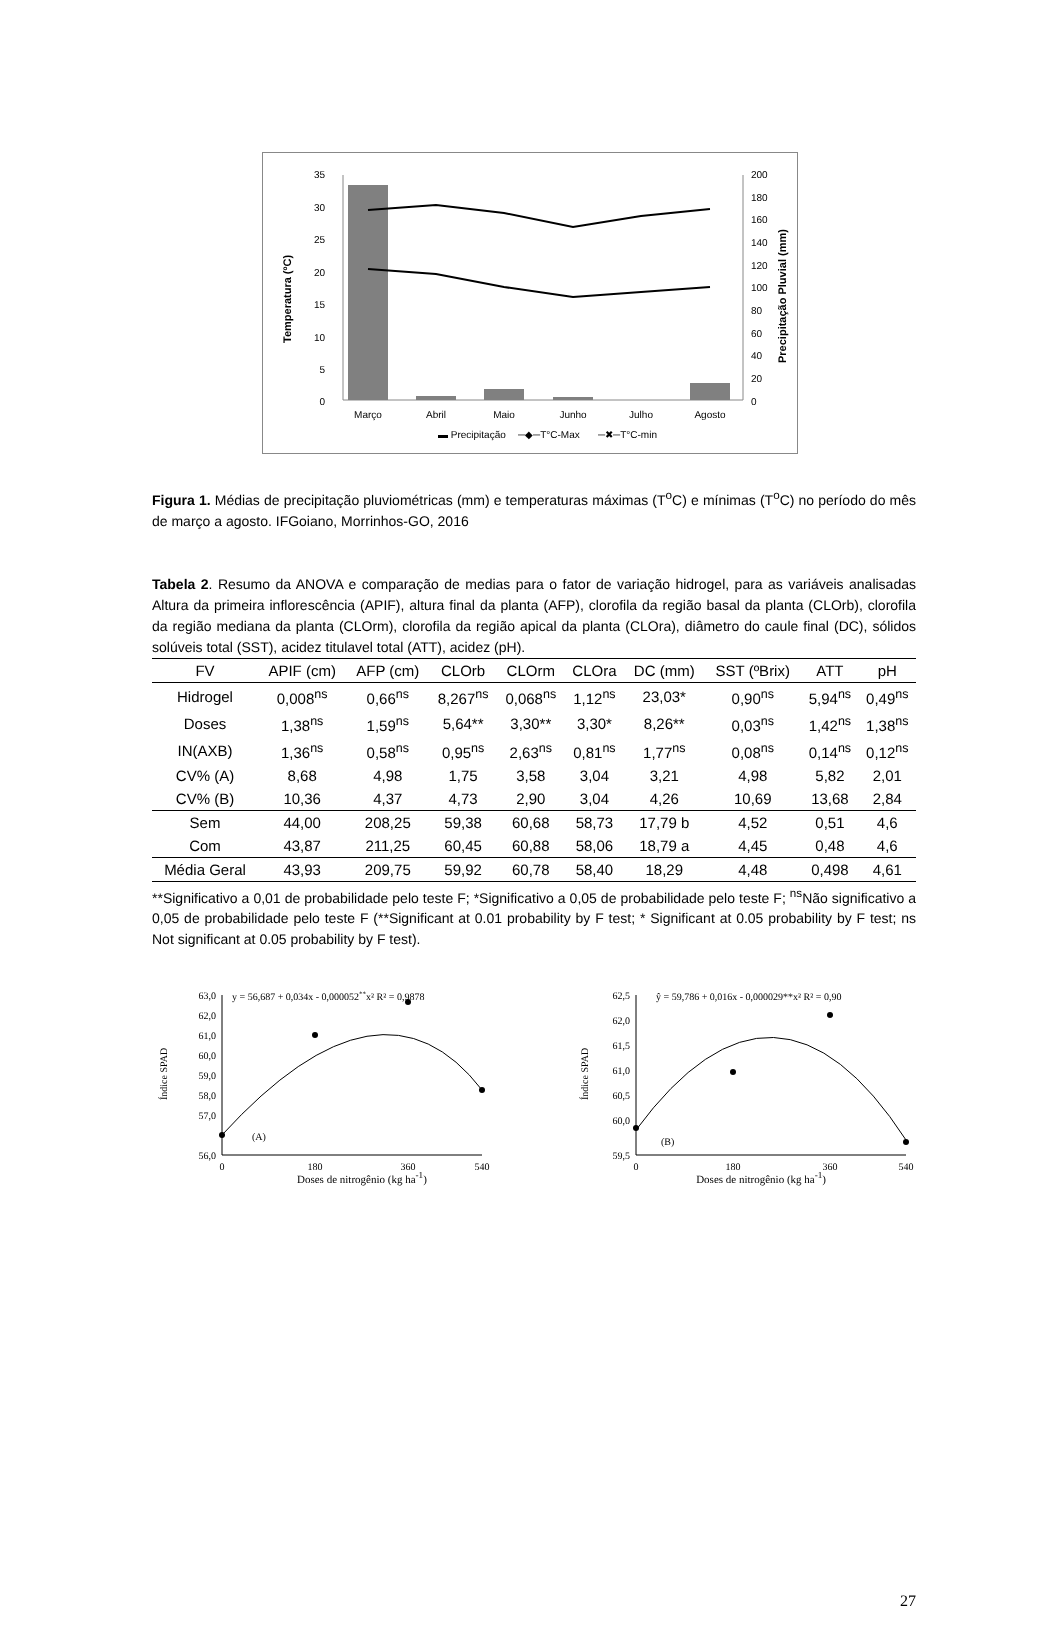35
30
25
20
15
10
5
0
200
180
160
140
120
100
80
60
40
20
0
Temperatura (ºC)
Precipitação Pluvial (mm)
Março
Abril
Maio
Junho
Julho
Agosto
▬ Precipitação
─◆─T°C-Max
─✖─T°C-min
Figura 1. Médias de precipitação pluviométricas (mm) e temperaturas máximas (T<sup>o</sup>C) e mínimas (T<sup>o</sup>C) no período do mês de março a agosto. IFGoiano, Morrinhos-GO, 2016
Tabela 2. Resumo da ANOVA e comparação de medias para o fator de variação hidrogel, para as variáveis analisadas Altura da primeira inflorescência (APIF), altura final da planta (AFP), clorofila da região basal da planta (CLOrb), clorofila da região mediana da planta (CLOrm), clorofila da região apical da planta (CLOra), diâmetro do caule final (DC), sólidos solúveis total (SST), acidez titulavel total (ATT), acidez (pH).
| FV | APIF (cm) | AFP (cm) | CLOrb | CLOrm | CLOra | DC (mm) | SST (ºBrix) | ATT | pH |
| --- | --- | --- | --- | --- | --- | --- | --- | --- | --- |
| Hidrogel | 0,008<sup>ns</sup> | 0,66<sup>ns</sup> | 8,267<sup>ns</sup> | 0,068<sup>ns</sup> | 1,12<sup>ns</sup> | 23,03* | 0,90<sup>ns</sup> | 5,94<sup>ns</sup> | 0,49<sup>ns</sup> |
| Doses | 1,38<sup>ns</sup> | 1,59<sup>ns</sup> | 5,64** | 3,30** | 3,30* | 8,26** | 0,03<sup>ns</sup> | 1,42<sup>ns</sup> | 1,38<sup>ns</sup> |
| IN(AXB) | 1,36<sup>ns</sup> | 0,58<sup>ns</sup> | 0,95<sup>ns</sup> | 2,63<sup>ns</sup> | 0,81<sup>ns</sup> | 1,77<sup>ns</sup> | 0,08<sup>ns</sup> | 0,14<sup>ns</sup> | 0,12<sup>ns</sup> |
| CV% (A) | 8,68 | 4,98 | 1,75 | 3,58 | 3,04 | 3,21 | 4,98 | 5,82 | 2,01 |
| CV% (B) | 10,36 | 4,37 | 4,73 | 2,90 | 3,04 | 4,26 | 10,69 | 13,68 | 2,84 |
| Sem | 44,00 | 208,25 | 59,38 | 60,68 | 58,73 | 17,79 b | 4,52 | 0,51 | 4,6 |
| Com | 43,87 | 211,25 | 60,45 | 60,88 | 58,06 | 18,79 a | 4,45 | 0,48 | 4,6 |
| Média Geral | 43,93 | 209,75 | 59,92 | 60,78 | 58,40 | 18,29 | 4,48 | 0,498 | 4,61 |
**Significativo a 0,01 de probabilidade pelo teste F; *Significativo a 0,05 de probabilidade pelo teste F; <sup>ns</sup>Não significativo a 0,05 de probabilidade pelo teste F (**Significant at 0.01 probability by F test; * Significant at 0.05 probability by F test; ns Not significant at 0.05 probability by F test).
63,0
62,0
61,0
60,0
59,0
58,0
57,0
56,0
0
180
360
540
y = 56,687 + 0,034x - 0,000052**x² R² = 0,9878
Índice SPAD
(A)
62,5
62,0
61,5
61,0
60,5
60,0
59,5
0
180
360
540
ŷ = 59,786 + 0,016x - 0,000029**x² R² = 0,90
Índice SPAD
(B)
Doses de nitrogênio (kg ha<sup>-1</sup>) Doses de nitrogênio (kg ha<sup>-1</sup>)
27